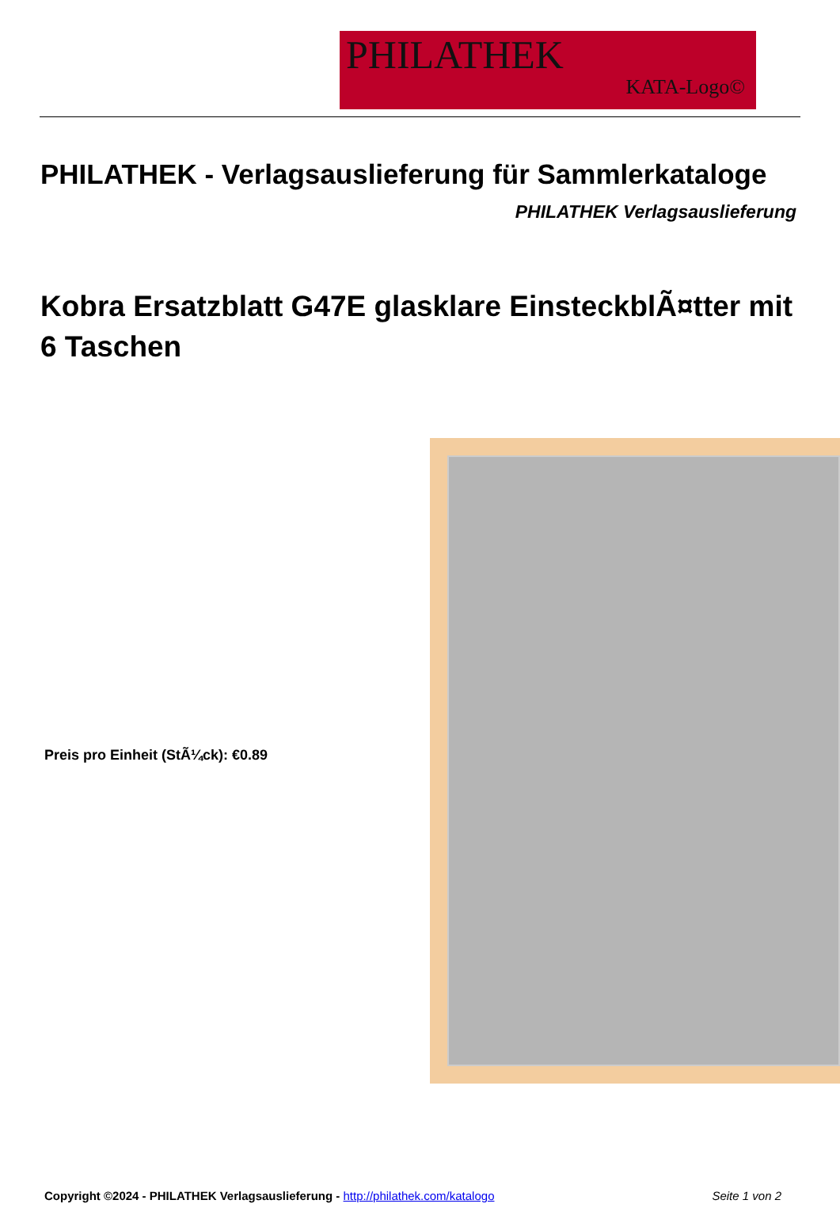PHILATHEK
KATA-Logo©
PHILATHEK - Verlagsauslieferung für Sammlerkataloge
PHILATHEK Verlagsauslieferung
Kobra Ersatzblatt G47E glasklare EinsteckblÃ¤tter mit 6 Taschen
Preis pro Einheit (StÃ¼ck): €0.89
Copyright ©2024 - PHILATHEK Verlagsauslieferung - http://philathek.com/katalogo Seite 1 von 2